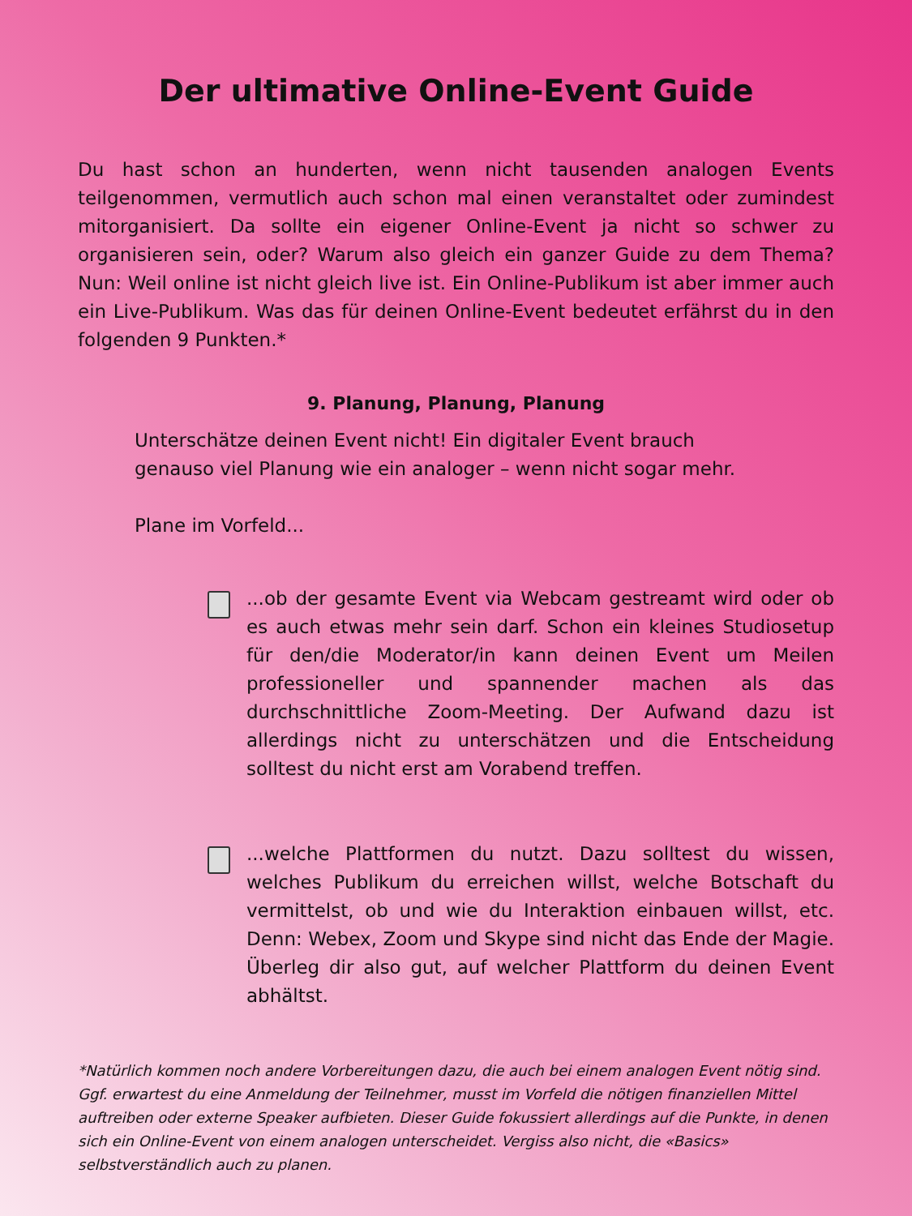Der ultimative Online-Event Guide
Du hast schon an hunderten, wenn nicht tausenden analogen Events teilgenommen, vermutlich auch schon mal einen veranstaltet oder zumindest mitorganisiert. Da sollte ein eigener Online-Event ja nicht so schwer zu organisieren sein, oder? Warum also gleich ein ganzer Guide zu dem Thema? Nun: Weil online ist nicht gleich live ist. Ein Online-Publikum ist aber immer auch ein Live-Publikum. Was das für deinen Online-Event bedeutet erfährst du in den folgenden 9 Punkten.*
9. Planung, Planung, Planung
Unterschätze deinen Event nicht! Ein digitaler Event brauch
genauso viel Planung wie ein analoger – wenn nicht sogar mehr.
Plane im Vorfeld...
...ob der gesamte Event via Webcam gestreamt wird oder ob es auch etwas mehr sein darf. Schon ein kleines Studiosetup für den/die Moderator/in kann deinen Event um Meilen professioneller und spannender machen als das durchschnittliche Zoom-Meeting. Der Aufwand dazu ist allerdings nicht zu unterschätzen und die Entscheidung solltest du nicht erst am Vorabend treffen.
...welche Plattformen du nutzt. Dazu solltest du wissen, welches Publikum du erreichen willst, welche Botschaft du vermittelst, ob und wie du Interaktion einbauen willst, etc. Denn: Webex, Zoom und Skype sind nicht das Ende der Magie. Überleg dir also gut, auf welcher Plattform du deinen Event abhältst.
*Natürlich kommen noch andere Vorbereitungen dazu, die auch bei einem analogen Event nötig sind. Ggf. erwartest du eine Anmeldung der Teilnehmer, musst im Vorfeld die nötigen finanziellen Mittel auftreiben oder externe Speaker aufbieten. Dieser Guide fokussiert allerdings auf die Punkte, in denen sich ein Online-Event von einem analogen unterscheidet. Vergiss also nicht, die «Basics» selbstverständlich auch zu planen.